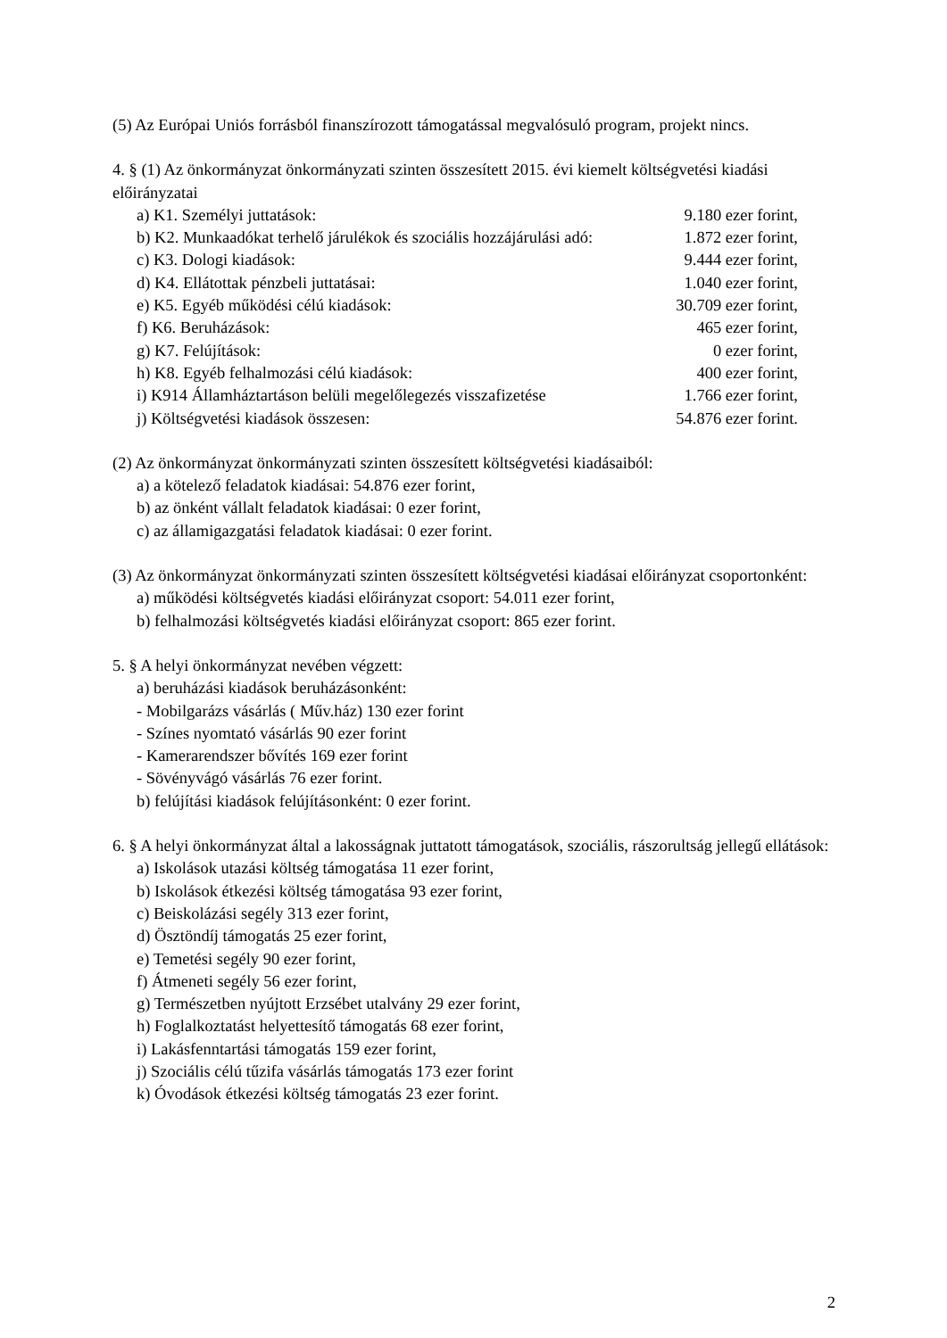(5) Az Európai Uniós forrásból finanszírozott támogatással megvalósuló program, projekt nincs.
4. § (1) Az önkormányzat önkormányzati szinten összesített 2015. évi kiemelt költségvetési kiadási előirányzatai
a) K1. Személyi juttatások: 9.180 ezer forint,
b) K2. Munkaadókat terhelő járulékok és szociális hozzájárulási adó: 1.872 ezer forint,
c) K3. Dologi kiadások: 9.444 ezer forint,
d) K4. Ellátottak pénzbeli juttatásai: 1.040 ezer forint,
e) K5. Egyéb működési célú kiadások: 30.709 ezer forint,
f) K6. Beruházások: 465 ezer forint,
g) K7. Felújítások: 0 ezer forint,
h) K8. Egyéb felhalmozási célú kiadások: 400 ezer forint,
i) K914 Államháztartáson belüli megelőlegezés visszafizetése 1.766 ezer forint,
j) Költségvetési kiadások összesen: 54.876 ezer forint.
(2) Az önkormányzat önkormányzati szinten összesített költségvetési kiadásaiból:
a) a kötelező feladatok kiadásai: 54.876 ezer forint,
b) az önként vállalt feladatok kiadásai: 0 ezer forint,
c) az államigazgatási feladatok kiadásai: 0 ezer forint.
(3) Az önkormányzat önkormányzati szinten összesített költségvetési kiadásai előirányzat csoportonként:
a) működési költségvetés kiadási előirányzat csoport: 54.011 ezer forint,
b) felhalmozási költségvetés kiadási előirányzat csoport: 865 ezer forint.
5. § A helyi önkormányzat nevében végzett:
a) beruházási kiadások beruházásonként:
- Mobilgarázs vásárlás ( Műv.ház) 130 ezer forint
- Színes nyomtató vásárlás 90 ezer forint
- Kamerarendszer bővítés 169 ezer forint
- Sövényvágó vásárlás 76 ezer forint.
b) felújítási kiadások felújításonként: 0 ezer forint.
6. § A helyi önkormányzat által a lakosságnak juttatott támogatások, szociális, rászorultság jellegű ellátások:
a) Iskolások utazási költség támogatása 11 ezer forint,
b) Iskolások étkezési költség támogatása 93 ezer forint,
c) Beiskolázási segély 313 ezer forint,
d) Ösztöndíj támogatás 25 ezer forint,
e) Temetési segély 90 ezer forint,
f) Átmeneti segély 56 ezer forint,
g) Természetben nyújtott Erzsébet utalvány 29 ezer forint,
h) Foglalkoztatást helyettesítő támogatás 68 ezer forint,
i) Lakásfenntartási támogatás 159 ezer forint,
j) Szociális célú tűzifa vásárlás támogatás 173 ezer forint
k) Óvodások étkezési költség támogatás 23 ezer forint.
2